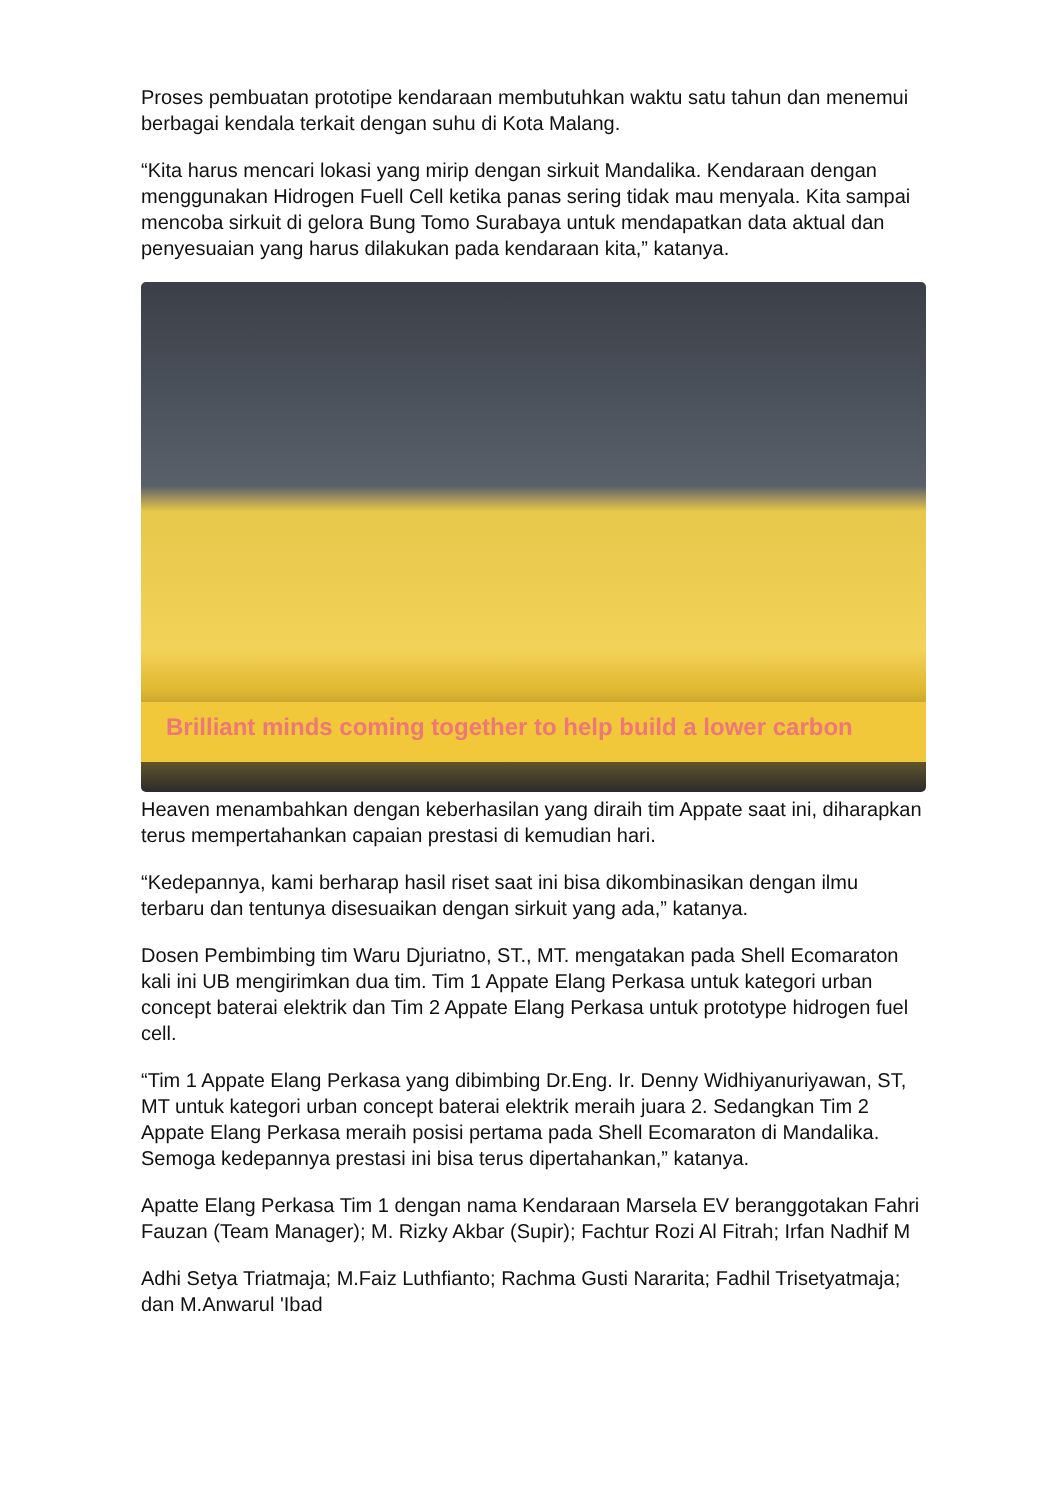Proses pembuatan prototipe kendaraan membutuhkan waktu satu tahun dan menemui berbagai kendala terkait dengan suhu di Kota Malang.
“Kita harus mencari lokasi yang mirip dengan sirkuit Mandalika. Kendaraan dengan menggunakan Hidrogen Fuell Cell ketika panas sering tidak mau menyala. Kita sampai mencoba sirkuit di gelora Bung Tomo Surabaya untuk mendapatkan data aktual dan penyesuaian yang harus dilakukan pada kendaraan kita,” katanya.
Brilliant minds coming together to help build a lower carbon
Heaven menambahkan dengan keberhasilan yang diraih tim Appate saat ini, diharapkan terus mempertahankan capaian prestasi di kemudian hari.
“Kedepannya, kami berharap hasil riset saat ini bisa dikombinasikan dengan ilmu terbaru dan tentunya disesuaikan dengan sirkuit yang ada,” katanya.
Dosen Pembimbing tim Waru Djuriatno, ST., MT. mengatakan pada Shell Ecomaraton kali ini UB mengirimkan dua tim. Tim 1 Appate Elang Perkasa untuk kategori urban concept baterai elektrik dan Tim 2 Appate Elang Perkasa untuk prototype hidrogen fuel cell.
“Tim 1 Appate Elang Perkasa yang dibimbing Dr.Eng. Ir. Denny Widhiyanuriyawan, ST, MT untuk kategori urban concept baterai elektrik meraih juara 2. Sedangkan Tim 2 Appate Elang Perkasa meraih posisi pertama pada Shell Ecomaraton di Mandalika. Semoga kedepannya prestasi ini bisa terus dipertahankan,” katanya.
Apatte Elang Perkasa Tim 1 dengan nama Kendaraan Marsela EV beranggotakan Fahri Fauzan (Team Manager); M. Rizky Akbar (Supir); Fachtur Rozi Al Fitrah; Irfan Nadhif M
Adhi Setya Triatmaja; M.Faiz Luthfianto; Rachma Gusti Nararita; Fadhil Trisetyatmaja; dan M.Anwarul 'Ibad